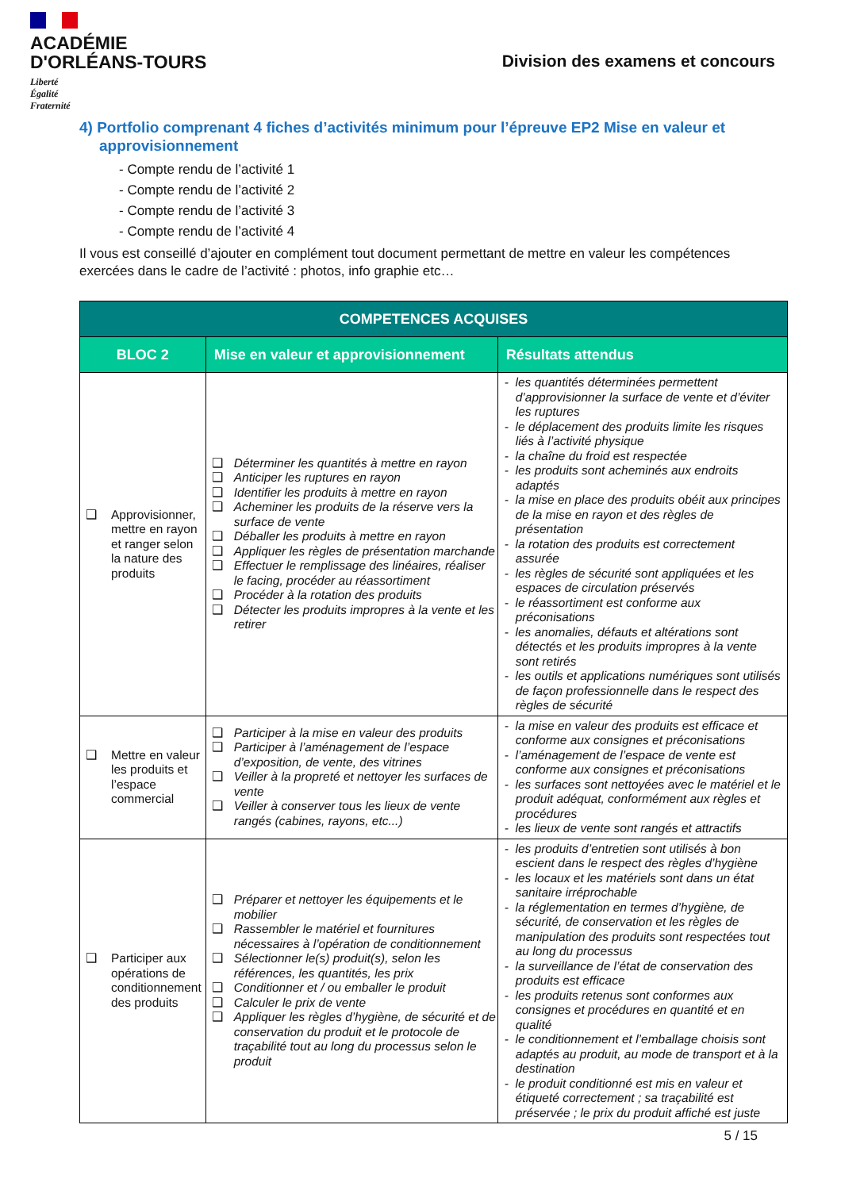ACADÉMIE
D'ORLÉANS-TOURS
Liberté
Égalité
Fraternité
Division des examens et concours
4) Portfolio comprenant 4 fiches d’activités minimum pour l’épreuve EP2 Mise en valeur et approvisionnement
- Compte rendu de l’activité 1
- Compte rendu de l’activité 2
- Compte rendu de l’activité 3
- Compte rendu de l’activité 4
Il vous est conseillé d’ajouter en complément tout document permettant de mettre en valeur les compétences exercées dans le cadre de l’activité : photos, info graphie etc…
| COMPETENCES ACQUISES | | |
| --- | --- | --- |
| BLOC 2 | Mise en valeur et approvisionnement | Résultats attendus |
| ❑ Approvisionner, mettre en rayon et ranger selon la nature des produits | ❑ Déterminer les quantités à mettre en rayon ❑ Anticiper les ruptures en rayon ❑ Identifier les produits à mettre en rayon ❑ Acheminer les produits de la réserve vers la surface de vente ❑ Déballer les produits à mettre en rayon ❑ Appliquer les règles de présentation marchande ❑ Effectuer le remplissage des linéaires, réaliser le facing, procéder au réassortiment ❑ Procéder à la rotation des produits ❑ Détecter les produits impropres à la vente et les retirer | - les quantités déterminées permettent d’approvisionner la surface de vente et d’éviter les ruptures - le déplacement des produits limite les risques liés à l’activité physique - la chaîne du froid est respectée - les produits sont acheminés aux endroits adaptés - la mise en place des produits obéit aux principes de la mise en rayon et des règles de présentation - la rotation des produits est correctement assurée - les règles de sécurité sont appliquées et les espaces de circulation préservés - le réassortiment est conforme aux préconisations - les anomalies, défauts et altérations sont détectés et les produits impropres à la vente sont retirés - les outils et applications numériques sont utilisés de façon professionnelle dans le respect des règles de sécurité |
| ❑ Mettre en valeur les produits et l’espace commercial | ❑ Participer à la mise en valeur des produits ❑ Participer à l’aménagement de l’espace d’exposition, de vente, des vitrines ❑ Veiller à la propreté et nettoyer les surfaces de vente ❑ Veiller à conserver tous les lieux de vente rangés (cabines, rayons, etc...) | - la mise en valeur des produits est efficace et conforme aux consignes et préconisations - l’aménagement de l’espace de vente est conforme aux consignes et préconisations - les surfaces sont nettoyées avec le matériel et le produit adéquat, conformément aux règles et procédures - les lieux de vente sont rangés et attractifs |
| ❑ Participer aux opérations de conditionnement des produits | ❑ Préparer et nettoyer les équipements et le mobilier ❑ Rassembler le matériel et fournitures nécessaires à l’opération de conditionnement ❑ Sélectionner le(s) produit(s), selon les références, les quantités, les prix ❑ Conditionner et / ou emballer le produit ❑ Calculer le prix de vente ❑ Appliquer les règles d’hygiène, de sécurité et de conservation du produit et le protocole de traçabilité tout au long du processus selon le produit | - les produits d’entretien sont utilisés à bon escient dans le respect des règles d’hygiène - les locaux et les matériels sont dans un état sanitaire irréprochable - la réglementation en termes d’hygiène, de sécurité, de conservation et les règles de manipulation des produits sont respectées tout au long du processus - la surveillance de l’état de conservation des produits est efficace - les produits retenus sont conformes aux consignes et procédures en quantité et en qualité - le conditionnement et l’emballage choisis sont adaptés au produit, au mode de transport et à la destination - le produit conditionné est mis en valeur et étiqueté correctement ; sa traçabilité est préservée ; le prix du produit affiché est juste |
5 / 15